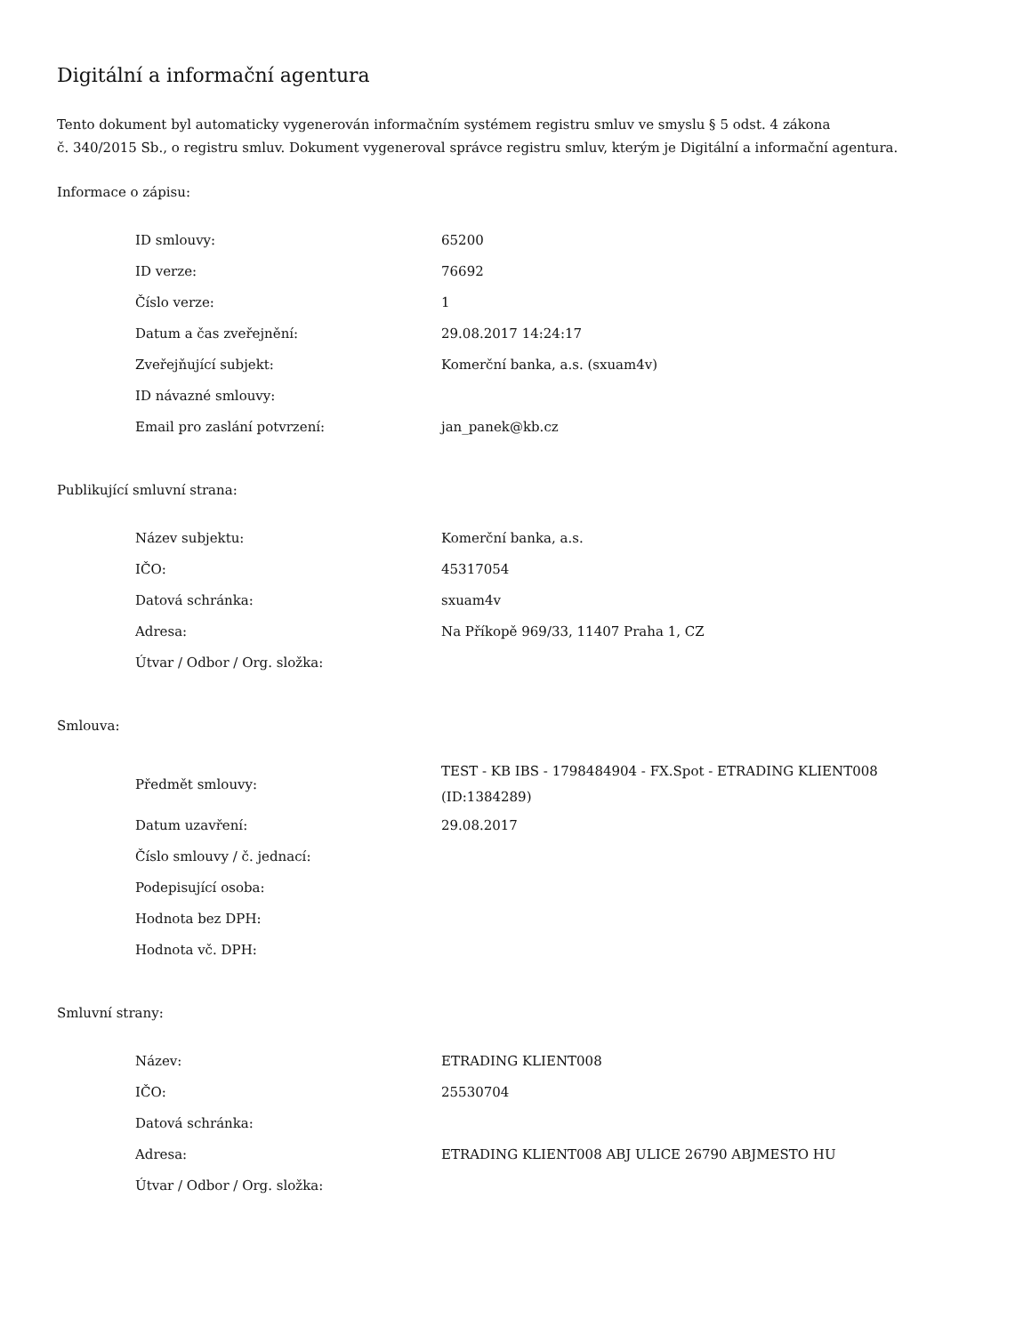Digitální a informační agentura
Tento dokument byl automaticky vygenerován informačním systémem registru smluv ve smyslu § 5 odst. 4 zákona
č. 340/2015 Sb., o registru smluv. Dokument vygeneroval správce registru smluv, kterým je Digitální a informační agentura.
Informace o zápisu:
| ID smlouvy: | 65200 |
| ID verze: | 76692 |
| Číslo verze: | 1 |
| Datum a čas zveřejnění: | 29.08.2017 14:24:17 |
| Zveřejňující subjekt: | Komerční banka, a.s. (sxuam4v) |
| ID návazné smlouvy: | |
| Email pro zaslání potvrzení: | jan_panek@kb.cz |
Publikující smluvní strana:
| Název subjektu: | Komerční banka, a.s. |
| IČO: | 45317054 |
| Datová schránka: | sxuam4v |
| Adresa: | Na Příkopě 969/33, 11407 Praha 1, CZ |
| Útvar / Odbor / Org. složka: | |
Smlouva:
| Předmět smlouvy: | TEST - KB IBS - 1798484904 - FX.Spot - ETRADING KLIENT008 (ID:1384289) |
| Datum uzavření: | 29.08.2017 |
| Číslo smlouvy / č. jednací: | |
| Podepisující osoba: | |
| Hodnota bez DPH: | |
| Hodnota vč. DPH: | |
Smluvní strany:
| Název: | ETRADING KLIENT008 |
| IČO: | 25530704 |
| Datová schránka: | |
| Adresa: | ETRADING KLIENT008 ABJ ULICE 26790 ABJMESTO HU |
| Útvar / Odbor / Org. složka: | |